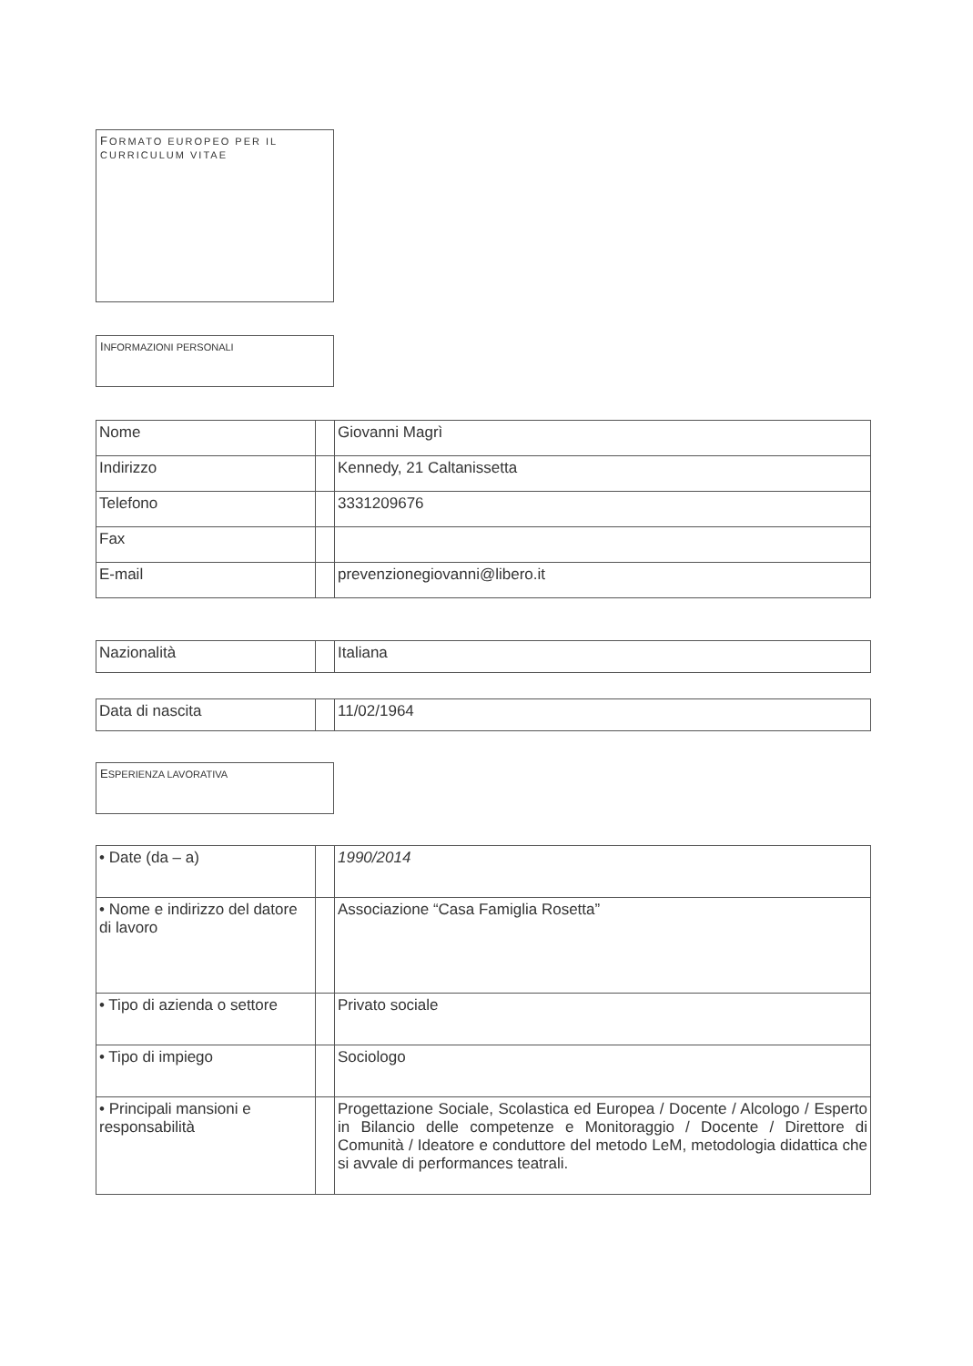FORMATO EUROPEO PER IL CURRICULUM VITAE
INFORMAZIONI PERSONALI
| Nome | | Giovanni Magrì |
| Indirizzo | | Kennedy, 21 Caltanissetta |
| Telefono | | 3331209676 |
| Fax | | |
| E-mail | | prevenzionegiovanni@libero.it |
| Nazionalità | | Italiana |
| Data di nascita | | 11/02/1964 |
ESPERIENZA LAVORATIVA
| • Date (da – a) | | 1990/2014 |
| • Nome e indirizzo del datore di lavoro | | Associazione “Casa Famiglia Rosetta” |
| • Tipo di azienda o settore | | Privato sociale |
| • Tipo di impiego | | Sociologo |
| • Principali mansioni e responsabilità | | Progettazione Sociale, Scolastica ed Europea / Docente / Alcologo / Esperto in Bilancio delle competenze e Monitoraggio / Docente / Direttore di Comunità / Ideatore e conduttore del metodo LeM, metodologia didattica che si avvale di performances teatrali. |